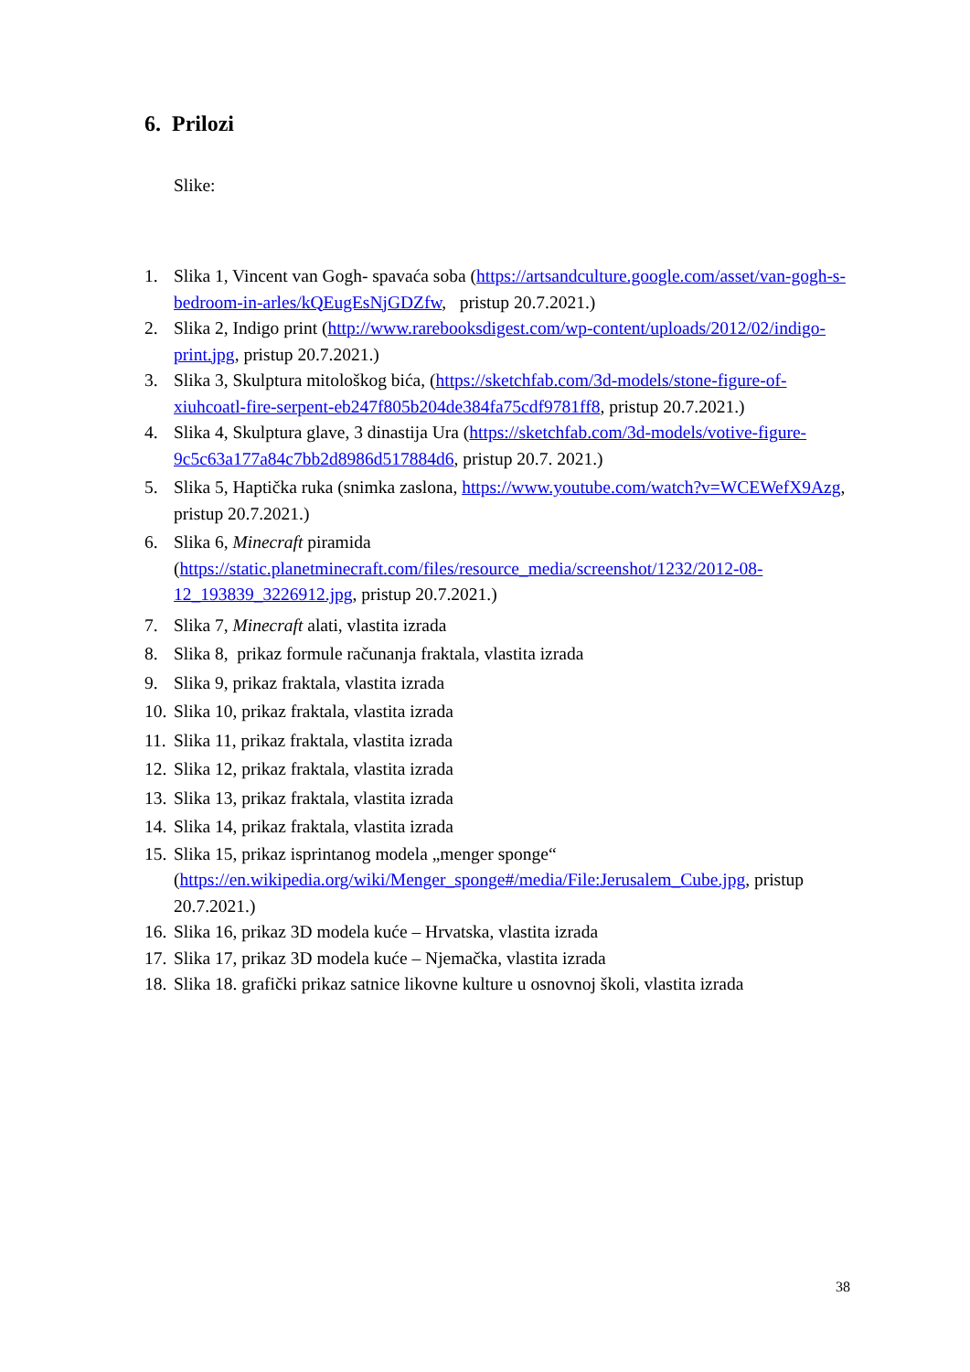6. Prilozi
Slike:
1. Slika 1, Vincent van Gogh- spavaća soba (https://artsandculture.google.com/asset/van-gogh-s-bedroom-in-arles/kQEugEsNjGDZfw, pristup 20.7.2021.)
2. Slika 2, Indigo print (http://www.rarebooksdigest.com/wp-content/uploads/2012/02/indigo-print.jpg, pristup 20.7.2021.)
3. Slika 3, Skulptura mitološkog bića, (https://sketchfab.com/3d-models/stone-figure-of-xiuhcoatl-fire-serpent-eb247f805b204de384fa75cdf9781ff8, pristup 20.7.2021.)
4. Slika 4, Skulptura glave, 3 dinastija Ura (https://sketchfab.com/3d-models/votive-figure-9c5c63a177a84c7bb2d8986d517884d6, pristup 20.7. 2021.)
5. Slika 5, Haptička ruka (snimka zaslona, https://www.youtube.com/watch?v=WCEWefX9Azg, pristup 20.7.2021.)
6. Slika 6, Minecraft piramida (https://static.planetminecraft.com/files/resource_media/screenshot/1232/2012-08-12_193839_3226912.jpg, pristup 20.7.2021.)
7. Slika 7, Minecraft alati, vlastita izrada
8. Slika 8, prikaz formule računanja fraktala, vlastita izrada
9. Slika 9, prikaz fraktala, vlastita izrada
10. Slika 10, prikaz fraktala, vlastita izrada
11. Slika 11, prikaz fraktala, vlastita izrada
12. Slika 12, prikaz fraktala, vlastita izrada
13. Slika 13, prikaz fraktala, vlastita izrada
14. Slika 14, prikaz fraktala, vlastita izrada
15. Slika 15, prikaz isprintanog modela „menger sponge“ (https://en.wikipedia.org/wiki/Menger_sponge#/media/File:Jerusalem_Cube.jpg, pristup 20.7.2021.)
16. Slika 16, prikaz 3D modela kuće – Hrvatska, vlastita izrada
17. Slika 17, prikaz 3D modela kuće – Njemačka, vlastita izrada
18. Slika 18. grafički prikaz satnice likovne kulture u osnovnoj školi, vlastita izrada
38